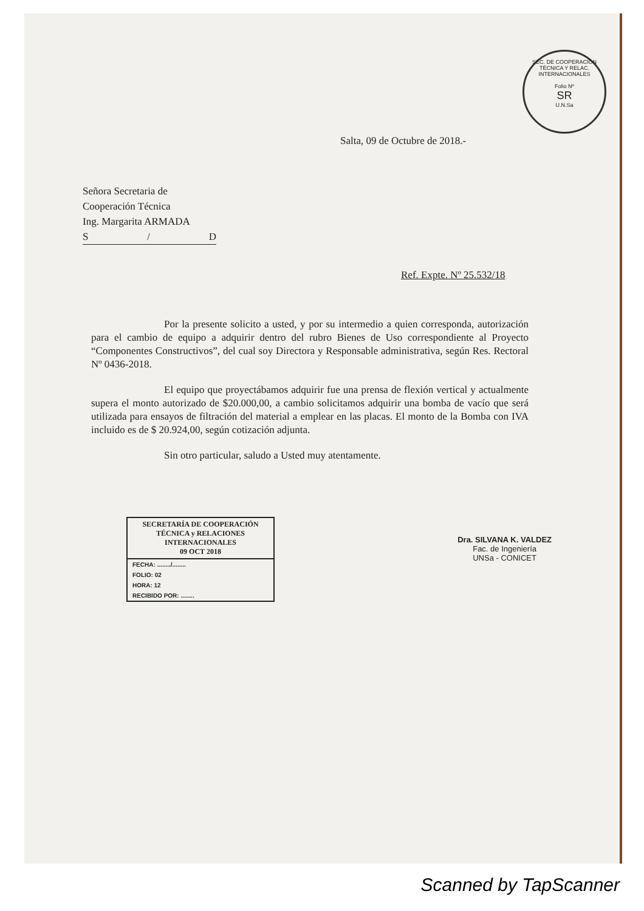SEC. DE COOPERACIÓN TÉCNICA Y RELAC. INTERNACIONALES
Folio Nº
SR
U.N.Sa
Salta, 09 de Octubre de 2018.-
Señora Secretaria de
Cooperación Técnica
Ing. Margarita ARMADA
S / D
Ref. Expte. Nº 25.532/18
Por la presente solicito a usted, y por su intermedio a quien corresponda, autorización para el cambio de equipo a adquirir dentro del rubro Bienes de Uso correspondiente al Proyecto “Componentes Constructivos”, del cual soy Directora y Responsable administrativa, según Res. Rectoral Nº 0436-2018.
El equipo que proyectábamos adquirir fue una prensa de flexión vertical y actualmente supera el monto autorizado de $20.000,00, a cambio solicitamos adquirir una bomba de vacío que será utilizada para ensayos de filtración del material a emplear en las placas. El monto de la Bomba con IVA incluido es de $ 20.924,00, según cotización adjunta.
Sin otro particular, saludo a Usted muy atentamente.
SECRETARÍA DE COOPERACIÓN TÉCNICA y RELACIONES INTERNACIONALES
09 OCT 2018
FECHA: ......../........
FOLIO: 02
HORA: 12
RECIBIDO POR: ........
Dra. SILVANA K. VALDEZ
Fac. de Ingeniería
UNSa - CONICET
Scanned by TapScanner